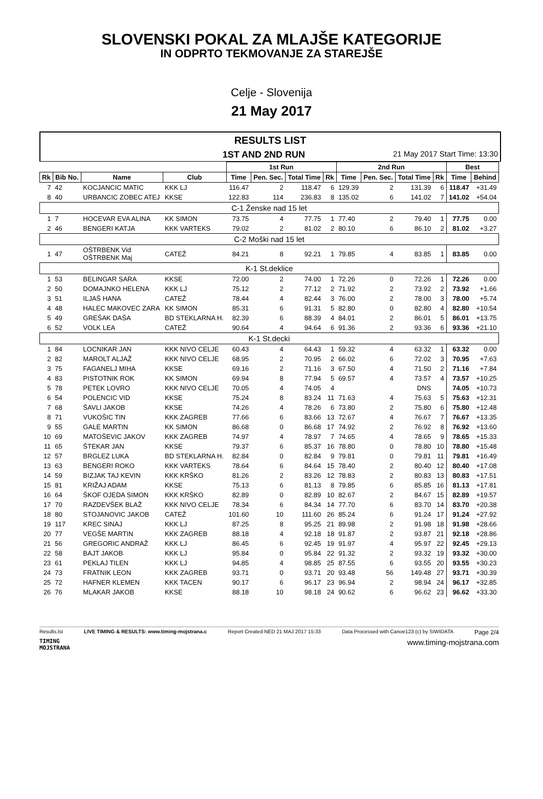SLOVENSKI POKAL ZA MLAJŠE KATEGORIJE
IN ODPRTO TEKMOVANJE ZA STAREJŠE
Celje - Slovenija
21 May 2017
RESULTS LIST
1ST AND 2ND RUN 21 May 2017 Start Time: 13:30
| | | | | 1st Run | | | | 2nd Run | | | | Best | |
| --- | --- | --- | --- | --- | --- | --- | --- | --- | --- | --- | --- | --- | --- |
| Rk | Bib No. | Name | Club | Time | Pen. Sec. | Total Time | Rk | Time | Pen. Sec. | Total Time | Rk | Time | Behind |
| 7 | 42 | KOCJANCIC MATIC | KKK LJ | 116.47 | 2 | 118.47 | 6 | 129.39 | 2 | 131.39 | 6 | 118.47 | +31.49 |
| 8 | 40 | URBANCIC ZOBEC ATEJ | KKSE | 122.83 | 114 | 236.83 | 8 | 135.02 | 6 | 141.02 | 7 | 141.02 | +54.04 |
| C-1 Ženske nad 15 let | | | | | | | | | | | | | |
| 1 | 7 | HOCEVAR EVA ALINA | KK SIMON | 73.75 | 4 | 77.75 | 1 | 77.40 | 2 | 79.40 | 1 | 77.75 | 0.00 |
| 2 | 46 | BENGERI KATJA | KKK VARTEKS | 79.02 | 2 | 81.02 | 2 | 80.10 | 6 | 86.10 | 2 | 81.02 | +3.27 |
| C-2 Moški nad 15 let | | | | | | | | | | | | | |
| 1 | 47 | OŠTRBENK Vid OŠTRBENK Maj | CATEŽ | 84.21 | 8 | 92.21 | 1 | 79.85 | 4 | 83.85 | 1 | 83.85 | 0.00 |
| K-1 St.deklice | | | | | | | | | | | | | |
| 1 | 53 | BELINGAR SARA | KKSE | 72.00 | 2 | 74.00 | 1 | 72.26 | 0 | 72.26 | 1 | 72.26 | 0.00 |
| 2 | 50 | DOMAJNKO HELENA | KKK LJ | 75.12 | 2 | 77.12 | 2 | 71.92 | 2 | 73.92 | 2 | 73.92 | +1.66 |
| 3 | 51 | ILJAŠ HANA | CATEŽ | 78.44 | 4 | 82.44 | 3 | 76.00 | 2 | 78.00 | 3 | 78.00 | +5.74 |
| 4 | 48 | HALEC MAKOVEC ZARA | KK SIMON | 85.31 | 6 | 91.31 | 5 | 82.80 | 0 | 82.80 | 4 | 82.80 | +10.54 |
| 5 | 49 | GREŠAK DAŠA | BD STEKLARNA H. | 82.39 | 6 | 88.39 | 4 | 84.01 | 2 | 86.01 | 5 | 86.01 | +13.75 |
| 6 | 52 | VOLK LEA | CATEŽ | 90.64 | 4 | 94.64 | 6 | 91.36 | 2 | 93.36 | 6 | 93.36 | +21.10 |
| K-1 St.decki | | | | | | | | | | | | | |
| 1 | 84 | LOCNIKAR JAN | KKK NIVO CELJE | 60.43 | 4 | 64.43 | 1 | 59.32 | 4 | 63.32 | 1 | 63.32 | 0.00 |
| 2 | 82 | MAROLT ALJAŽ | KKK NIVO CELJE | 68.95 | 2 | 70.95 | 2 | 66.02 | 6 | 72.02 | 3 | 70.95 | +7.63 |
| 3 | 75 | FAGANELJ MIHA | KKSE | 69.16 | 2 | 71.16 | 3 | 67.50 | 4 | 71.50 | 2 | 71.16 | +7.84 |
| 4 | 83 | PISTOTNIK ROK | KK SIMON | 69.94 | 8 | 77.94 | 5 | 69.57 | 4 | 73.57 | 4 | 73.57 | +10.25 |
| 5 | 78 | PETEK LOVRO | KKK NIVO CELJE | 70.05 | 4 | 74.05 | 4 | | | DNS | | 74.05 | +10.73 |
| 6 | 54 | POLENCIC VID | KKSE | 75.24 | 8 | 83.24 | 11 | 71.63 | 4 | 75.63 | 5 | 75.63 | +12.31 |
| 7 | 68 | ŠAVLI JAKOB | KKSE | 74.26 | 4 | 78.26 | 6 | 73.80 | 2 | 75.80 | 6 | 75.80 | +12.48 |
| 8 | 71 | VUKOŠIC TIN | KKK ZAGREB | 77.66 | 6 | 83.66 | 13 | 72.67 | 4 | 76.67 | 7 | 76.67 | +13.35 |
| 9 | 55 | GALE MARTIN | KK SIMON | 86.68 | 0 | 86.68 | 17 | 74.92 | 2 | 76.92 | 8 | 76.92 | +13.60 |
| 10 | 69 | MATOŠEVIC JAKOV | KKK ZAGREB | 74.97 | 4 | 78.97 | 7 | 74.65 | 4 | 78.65 | 9 | 78.65 | +15.33 |
| 11 | 65 | ŠTEKAR JAN | KKSE | 79.37 | 6 | 85.37 | 16 | 78.80 | 0 | 78.80 | 10 | 78.80 | +15.48 |
| 12 | 57 | BRGLEZ LUKA | BD STEKLARNA H. | 82.84 | 0 | 82.84 | 9 | 79.81 | 0 | 79.81 | 11 | 79.81 | +16.49 |
| 13 | 63 | BENGERI ROKO | KKK VARTEKS | 78.64 | 6 | 84.64 | 15 | 78.40 | 2 | 80.40 | 12 | 80.40 | +17.08 |
| 14 | 59 | BIZJAK TAJ KEVIN | KKK KRŠKO | 81.26 | 2 | 83.26 | 12 | 78.83 | 2 | 80.83 | 13 | 80.83 | +17.51 |
| 15 | 81 | KRIŽAJ ADAM | KKSE | 75.13 | 6 | 81.13 | 8 | 79.85 | 6 | 85.85 | 16 | 81.13 | +17.81 |
| 16 | 64 | ŠKOF OJEDA SIMON | KKK KRŠKO | 82.89 | 0 | 82.89 | 10 | 82.67 | 2 | 84.67 | 15 | 82.89 | +19.57 |
| 17 | 70 | RAZDEVŠEK BLAŽ | KKK NIVO CELJE | 78.34 | 6 | 84.34 | 14 | 77.70 | 6 | 83.70 | 14 | 83.70 | +20.38 |
| 18 | 80 | STOJANOVIC JAKOB | CATEŽ | 101.60 | 10 | 111.60 | 26 | 85.24 | 6 | 91.24 | 17 | 91.24 | +27.92 |
| 19 | 117 | KREC SINAJ | KKK LJ | 87.25 | 8 | 95.25 | 21 | 89.98 | 2 | 91.98 | 18 | 91.98 | +28.66 |
| 20 | 77 | VEGŠE MARTIN | KKK ZAGREB | 88.18 | 4 | 92.18 | 18 | 91.87 | 2 | 93.87 | 21 | 92.18 | +28.86 |
| 21 | 56 | GREGORIC ANDRAŽ | KKK LJ | 86.45 | 6 | 92.45 | 19 | 91.97 | 4 | 95.97 | 22 | 92.45 | +29.13 |
| 22 | 58 | BAJT JAKOB | KKK LJ | 95.84 | 0 | 95.84 | 22 | 91.32 | 2 | 93.32 | 19 | 93.32 | +30.00 |
| 23 | 61 | PEKLAJ TILEN | KKK LJ | 94.85 | 4 | 98.85 | 25 | 87.55 | 6 | 93.55 | 20 | 93.55 | +30.23 |
| 24 | 73 | FRATNIK LEON | KKK ZAGREB | 93.71 | 0 | 93.71 | 20 | 93.48 | 56 | 149.48 | 27 | 93.71 | +30.39 |
| 25 | 72 | HAFNER KLEMEN | KKK TACEN | 90.17 | 6 | 96.17 | 23 | 96.94 | 2 | 98.94 | 24 | 96.17 | +32.85 |
| 26 | 76 | MLAKAR JAKOB | KKSE | 88.18 | 10 | 98.18 | 24 | 90.62 | 6 | 96.62 | 23 | 96.62 | +33.30 |
Results.lst LIVE TIMING & RESULTS: www.timing-mojstrana.c Report Created NED 21 MAJ 2017 15:33 Data Processed with Canoe123 (c) by SIWIDATA Page 2/4
TIMING
MOJSTRANA www.timing-mojstrana.com